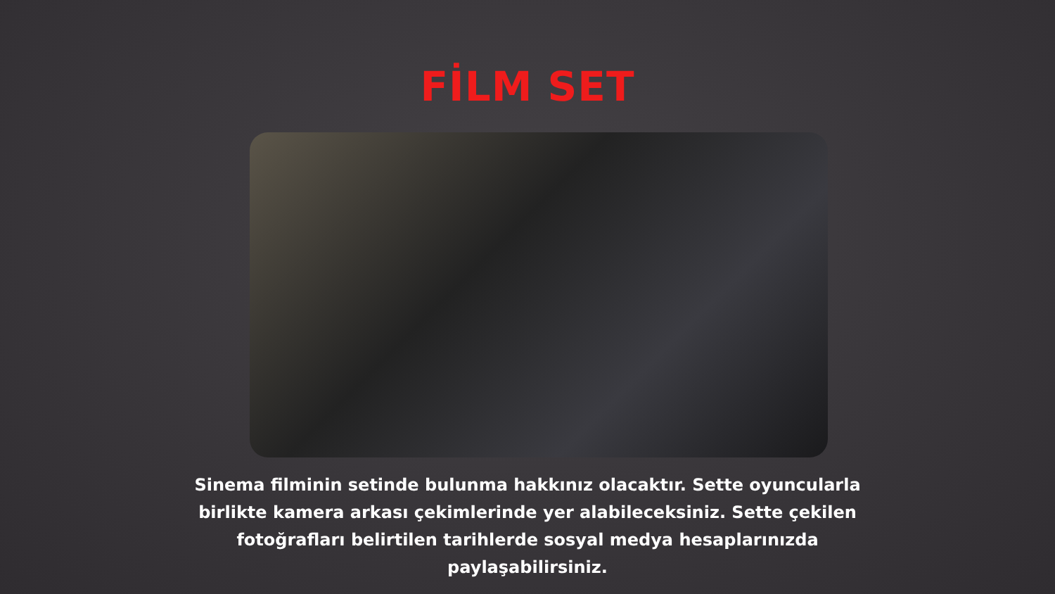FİLM SET
Sinema filminin setinde bulunma hakkınız olacaktır. Sette oyuncularla birlikte kamera arkası çekimlerinde yer alabileceksiniz. Sette çekilen fotoğrafları belirtilen tarihlerde sosyal medya hesaplarınızda paylaşabilirsiniz.